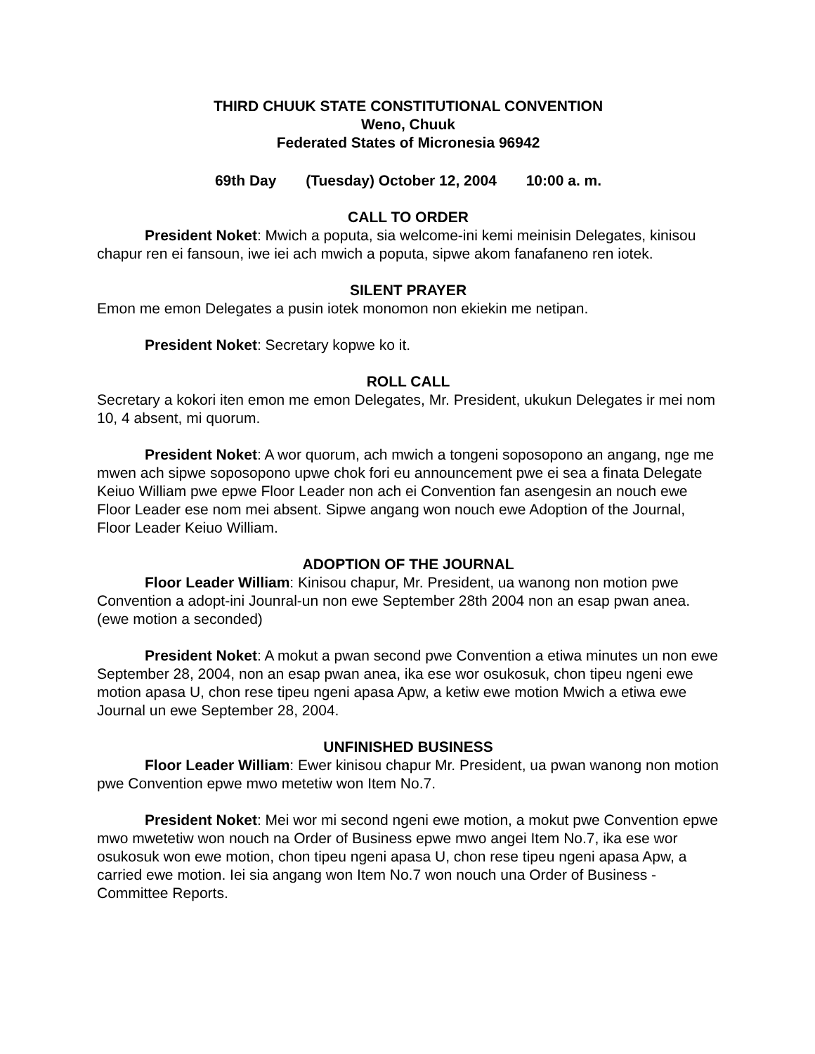THIRD CHUUK STATE CONSTITUTIONAL CONVENTION
Weno, Chuuk
Federated States of Micronesia 96942
69th Day (Tuesday) October 12, 2004 10:00 a. m.
CALL TO ORDER
President Noket: Mwich a poputa, sia welcome-ini kemi meinisin Delegates, kinisou chapur ren ei fansoun, iwe iei ach mwich a poputa, sipwe akom fanafaneno ren iotek.
SILENT PRAYER
Emon me emon Delegates a pusin iotek monomon non ekiekin me netipan.
President Noket: Secretary kopwe ko it.
ROLL CALL
Secretary a kokori iten emon me emon Delegates, Mr. President, ukukun Delegates ir mei nom 10, 4 absent, mi quorum.
President Noket: A wor quorum, ach mwich a tongeni soposopono an angang, nge me mwen ach sipwe soposopono upwe chok fori eu announcement pwe ei sea a finata Delegate Keiuo William pwe epwe Floor Leader non ach ei Convention fan asengesin an nouch ewe Floor Leader ese nom mei absent. Sipwe angang won nouch ewe Adoption of the Journal, Floor Leader Keiuo William.
ADOPTION OF THE JOURNAL
Floor Leader William: Kinisou chapur, Mr. President, ua wanong non motion pwe Convention a adopt-ini Jounral-un non ewe September 28th 2004 non an esap pwan anea. (ewe motion a seconded)
President Noket: A mokut a pwan second pwe Convention a etiwa minutes un non ewe September 28, 2004, non an esap pwan anea, ika ese wor osukosuk, chon tipeu ngeni ewe motion apasa U, chon rese tipeu ngeni apasa Apw, a ketiw ewe motion Mwich a etiwa ewe Journal un ewe September 28, 2004.
UNFINISHED BUSINESS
Floor Leader William: Ewer kinisou chapur Mr. President, ua pwan wanong non motion pwe Convention epwe mwo metetiw won Item No.7.
President Noket: Mei wor mi second ngeni ewe motion, a mokut pwe Convention epwe mwo mwetetiw won nouch na Order of Business epwe mwo angei Item No.7, ika ese wor osukosuk won ewe motion, chon tipeu ngeni apasa U, chon rese tipeu ngeni apasa Apw, a carried ewe motion. Iei sia angang won Item No.7 won nouch una Order of Business - Committee Reports.